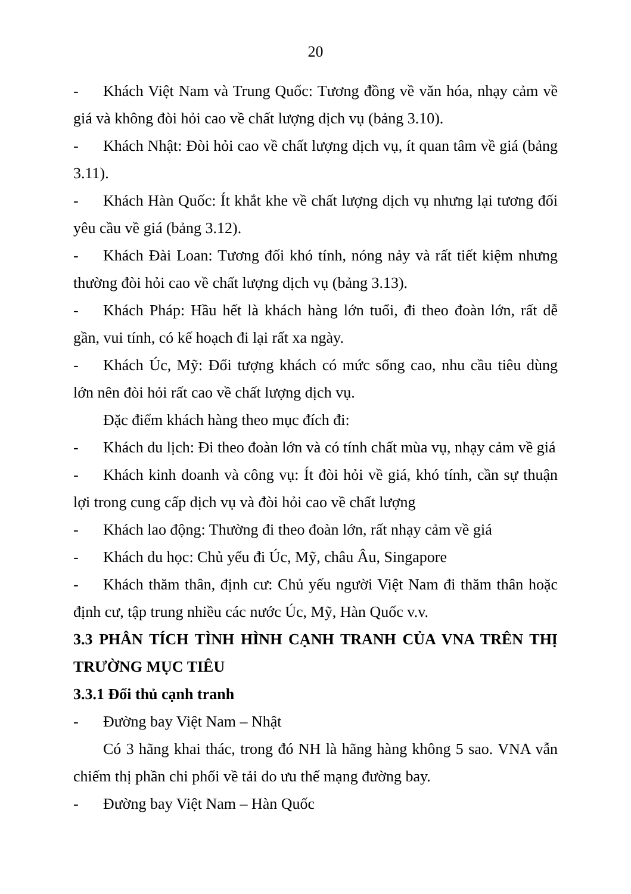20
- Khách Việt Nam và Trung Quốc: Tương đồng về văn hóa, nhạy cảm về giá và không đòi hỏi cao về chất lượng dịch vụ (bảng 3.10).
- Khách Nhật: Đòi hỏi cao về chất lượng dịch vụ, ít quan tâm về giá (bảng 3.11).
- Khách Hàn Quốc: Ít khắt khe về chất lượng dịch vụ nhưng lại tương đối yêu cầu về giá (bảng 3.12).
- Khách Đài Loan: Tương đối khó tính, nóng nảy và rất tiết kiệm nhưng thường đòi hỏi cao về chất lượng dịch vụ (bảng 3.13).
- Khách Pháp: Hầu hết là khách hàng lớn tuổi, đi theo đoàn lớn, rất dễ gần, vui tính, có kế hoạch đi lại rất xa ngày.
- Khách Úc, Mỹ: Đối tượng khách có mức sống cao, nhu cầu tiêu dùng lớn nên đòi hỏi rất cao về chất lượng dịch vụ.
Đặc điểm khách hàng theo mục đích đi:
- Khách du lịch: Đi theo đoàn lớn và có tính chất mùa vụ, nhạy cảm về giá
- Khách kinh doanh và công vụ: Ít đòi hỏi về giá, khó tính, cần sự thuận lợi trong cung cấp dịch vụ và đòi hỏi cao về chất lượng
- Khách lao động: Thường đi theo đoàn lớn, rất nhạy cảm về giá
- Khách du học: Chủ yếu đi Úc, Mỹ, châu Âu, Singapore
- Khách thăm thân, định cư: Chủ yếu người Việt Nam đi thăm thân hoặc định cư, tập trung nhiều các nước Úc, Mỹ, Hàn Quốc v.v.
3.3 PHÂN TÍCH TÌNH HÌNH CẠNH TRANH CỦA VNA TRÊN THỊ TRƯỜNG MỤC TIÊU
3.3.1 Đối thủ cạnh tranh
- Đường bay Việt Nam – Nhật
Có 3 hãng khai thác, trong đó NH là hãng hàng không 5 sao. VNA vẫn chiếm thị phần chi phối về tải do ưu thế mạng đường bay.
- Đường bay Việt Nam – Hàn Quốc